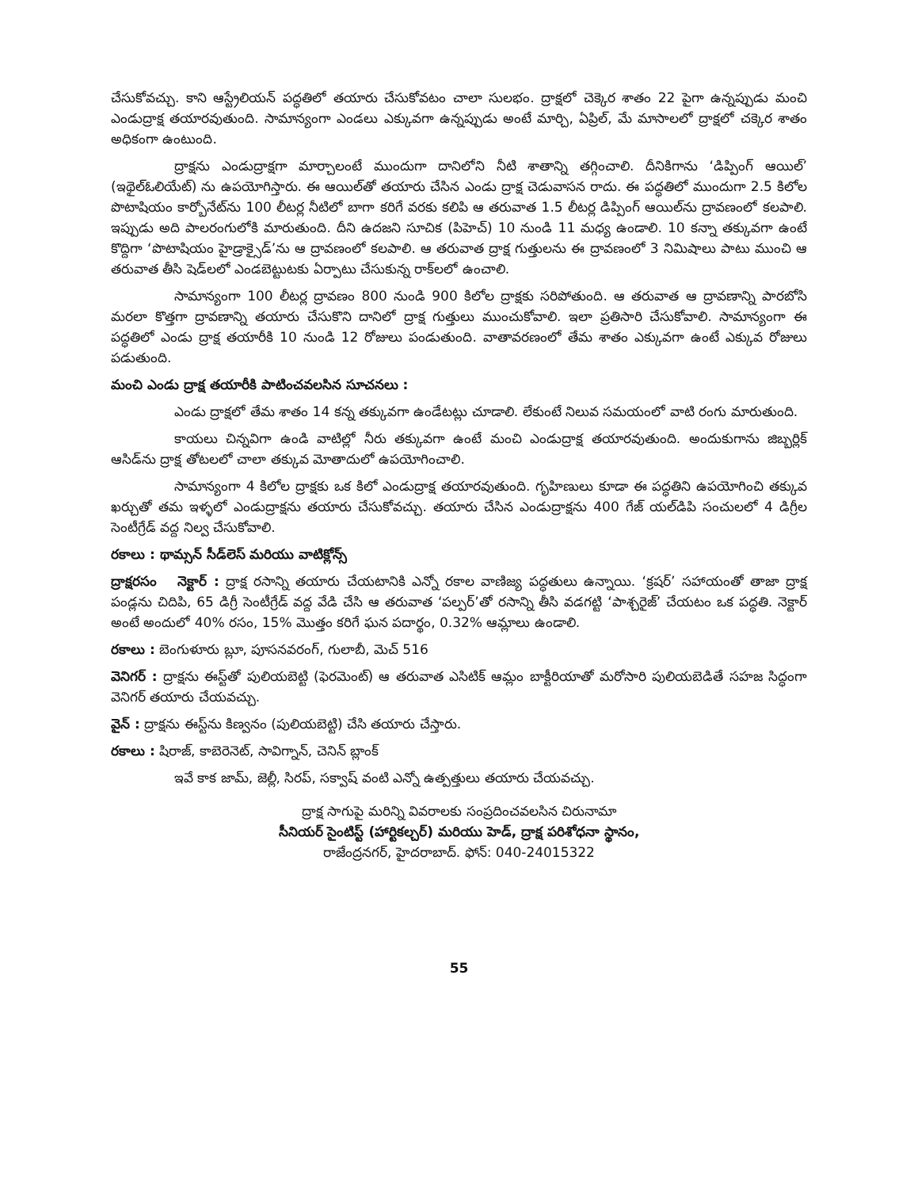చేసుకోవచ్చు. కాని ఆస్ట్రేలియన్ పద్ధతిలో తయారు చేసుకోవటం చాలా సులభం. ద్రాక్షలో చెక్కెర శాతం 22 పైగా ఉన్నప్పుడు మంచి ఎండుద్రాక్ష తయారవుతుంది. సామాన్యంగా ఎండలు ఎక్కువగా ఉన్నప్పుడు అంటే మార్చి, ఏప్రిల్, మే మాసాలలో ద్రాక్షలో చక్కెర శాతం అధికంగా ఉంటుంది.
ద్రాక్షను ఎండుద్రాక్షగా మార్చాలంటే ముందుగా దానిలోని నీటి శాతాన్ని తగ్గించాలి. దీనికిగాను ‘డిప్పింగ్ ఆయిల్’ (ఇథైల్ఓలియేట్) ను ఉపయోగిస్తారు. ఈ ఆయిల్‌తో తయారు చేసిన ఎండు ద్రాక్ష చెడువాసన రాదు. ఈ పద్ధతిలో ముందుగా 2.5 కిలోల పొటాషియం కార్బోనేట్‌ను 100 లీటర్ల నీటిలో బాగా కరిగే వరకు కలిపి ఆ తరువాత 1.5 లీటర్ల డిప్పింగ్ ఆయిల్‌ను ద్రావణంలో కలపాలి. ఇప్పుడు అది పాలరంగులోకి మారుతుంది. దీని ఉదజని సూచిక (పిహెచ్) 10 నుండి 11 మధ్య ఉండాలి. 10 కన్నా తక్కువగా ఉంటే కొద్దిగా ‘పొటాషియం హైడ్రాక్సైడ్’ను ఆ ద్రావణంలో కలపాలి. ఆ తరువాత ద్రాక్ష గుత్తులను ఈ ద్రావణంలో 3 నిమిషాలు పాటు ముంచి ఆ తరువాత తీసి షెడ్‌లలో ఎండబెట్టుటకు ఏర్పాటు చేసుకున్న రాక్‌లలో ఉంచాలి.
సామాన్యంగా 100 లీటర్ల ద్రావణం 800 నుండి 900 కిలోల ద్రాక్షకు సరిపోతుంది. ఆ తరువాత ఆ ద్రావణాన్ని పారబోసి మరలా కొత్తగా ద్రావణాన్ని తయారు చేసుకొని దానిలో ద్రాక్ష గుత్తులు ముంచుకోవాలి. ఇలా ప్రతిసారి చేసుకోవాలి. సామాన్యంగా ఈ పద్ధతిలో ఎండు ద్రాక్ష తయారీకి 10 నుండి 12 రోజులు పండుతుంది. వాతావరణంలో తేమ శాతం ఎక్కువగా ఉంటే ఎక్కువ రోజులు పడుతుంది.
మంచి ఎండు ద్రాక్ష తయారీకి పాటించవలసిన సూచనలు :
ఎండు ద్రాక్షలో తేమ శాతం 14 కన్న తక్కువగా ఉండేటట్లు చూడాలి. లేకుంటే నిలువ సమయంలో వాటి రంగు మారుతుంది.
కాయలు చిన్నవిగా ఉండి వాటిల్లో నీరు తక్కువగా ఉంటే మంచి ఎండుద్రాక్ష తయారవుతుంది. అందుకుగాను జిబ్బర్లిక్ ఆసిడ్‌ను ద్రాక్ష తోటలలో చాలా తక్కువ మోతాదులో ఉపయోగించాలి.
సామాన్యంగా 4 కిలోల ద్రాక్షకు ఒక కిలో ఎండుద్రాక్ష తయారవుతుంది. గృహిణులు కూడా ఈ పద్ధతిని ఉపయోగించి తక్కువ ఖర్చుతో తమ ఇళ్ళలో ఎండుద్రాక్షను తయారు చేసుకోవచ్చు. తయారు చేసిన ఎండుద్రాక్షను 400 గేజ్ యల్‌డిపి సంచులలో 4 డిగ్రీల సెంటీగ్రేడ్ వద్ద నిల్వ చేసుకోవాలి.
రకాలు : థామ్సన్ సీడ్‌లెస్ మరియు వాటిక్లోన్స్
ద్రాక్షరసం నెక్టార్ : ద్రాక్ష రసాన్ని తయారు చేయటానికి ఎన్నో రకాల వాణిజ్య పద్ధతులు ఉన్నాయి. ‘క్రషర్’ సహాయంతో తాజా ద్రాక్ష పండ్లను చిదిపి, 65 డిగ్రీ సెంటీగ్రేడ్ వద్ద వేడి చేసి ఆ తరువాత ‘పల్పర్’తో రసాన్ని తీసి వడగట్టి ‘పాశ్చరైజ్’ చేయటం ఒక పద్ధతి. నెక్టార్ అంటే అందులో 40% రసం, 15% మొత్తం కరిగే ఘన పదార్థం, 0.32% ఆమ్లాలు ఉండాలి.
రకాలు : బెంగుళూరు బ్లూ, పూసనవరంగ్, గులాబీ, మెచ్ 516
వెనిగర్ : ద్రాక్షను ఈస్ట్‌తో పులియబెట్టి (ఫెరమెంట్) ఆ తరువాత ఎసిటిక్ ఆమ్లం బాక్టీరియాతో మరోసారి పులియబెడితే సహజ సిద్ధంగా వెనిగర్ తయారు చేయవచ్చు.
వైన్ : ద్రాక్షను ఈస్ట్‌ను కిణ్వనం (పులియబెట్టి) చేసి తయారు చేస్తారు.
రకాలు : షిరాజ్, కాబెరెనెట్, సావిగ్నాన్, చెనిన్ బ్లాంక్
ఇవే కాక జామ్, జెల్లీ, సిరప్, సక్వాష్ వంటి ఎన్నో ఉత్పత్తులు తయారు చేయవచ్చు.
ద్రాక్ష సాగుపై మరిన్ని వివరాలకు సంప్రదించవలసిన చిరునామా
సీనియర్ సైంటిస్ట్ (హార్టికల్చర్) మరియు హెడ్, ద్రాక్ష పరిశోధనా స్థానం,
రాజేంద్రనగర్, హైదరాబాద్. ఫోన్: 040-24015322
55